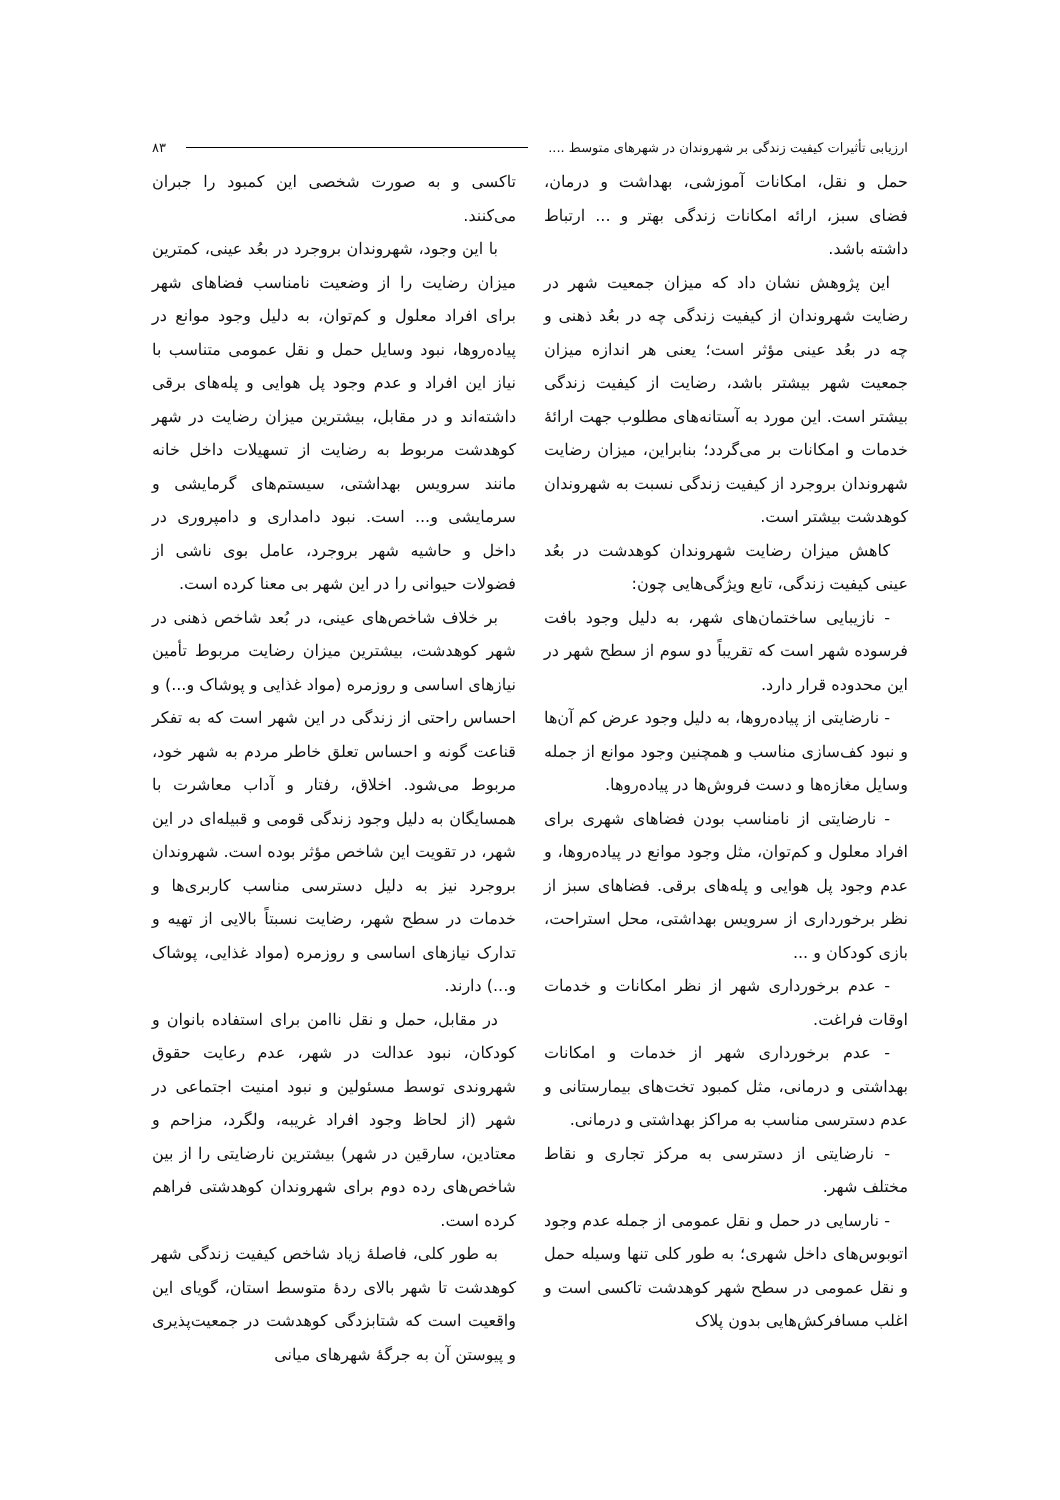ارزیابی تأثیرات کیفیت زندگی بر شهروندان در شهرهای متوسط .... ۸۳
حمل و نقل، امکانات آموزشی، بهداشت و درمان، فضای سبز، ارائه امکانات زندگی بهتر و ... ارتباط داشته باشد.
این پژوهش نشان داد که میزان جمعیت شهر در رضایت شهروندان از کیفیت زندگی چه در بعُد ذهنی و چه در بعُد عینی مؤثر است؛ یعنی هر اندازه میزان جمعیت شهر بیشتر باشد، رضایت از کیفیت زندگی بیشتر است. این مورد به آستانه‌های مطلوب جهت ارائۀ خدمات و امکانات بر می‌گردد؛ بنابراین، میزان رضایت شهروندان بروجرد از کیفیت زندگی نسبت به شهروندان کوهدشت بیشتر است.
کاهش میزان رضایت شهروندان کوهدشت در بعُد عینی کیفیت زندگی، تابع ویژگی‌هایی چون:
- نازیبایی ساختمان‌های شهر، به دلیل وجود بافت فرسوده شهر است که تقریباً دو سوم از سطح شهر در این محدوده قرار دارد.
- نارضایتی از پیاده‌روها، به دلیل وجود عرض کم آن‌ها و نبود کف‌سازی مناسب و همچنین وجود موانع از جمله وسایل مغازه‌ها و دست فروش‌ها در پیاده‌روها.
- نارضایتی از نامناسب بودن فضاهای شهری برای افراد معلول و کم‌توان، مثل وجود موانع در پیاده‌روها، و عدم وجود پل هوایی و پله‌های برقی. فضاهای سبز از نظر برخورداری از سرویس بهداشتی، محل استراحت، بازی کودکان و ...
- عدم برخورداری شهر از نظر امکانات و خدمات اوقات فراغت.
- عدم برخورداری شهر از خدمات و امکانات بهداشتی و درمانی، مثل کمبود تخت‌های بیمارستانی و عدم دسترسی مناسب به مراکز بهداشتی و درمانی.
- نارضایتی از دسترسی به مرکز تجاری و نقاط مختلف شهر.
- نارسایی در حمل و نقل عمومی از جمله عدم وجود اتوبوس‌های داخل شهری؛ به طور کلی تنها وسیله حمل و نقل عمومی در سطح شهر کوهدشت تاکسی است و اغلب مسافرکش‌هایی بدون پلاک
تاکسی و به صورت شخصی این کمبود را جبران می‌کنند.
با این وجود، شهروندان بروجرد در بعُد عینی، کمترین میزان رضایت را از وضعیت نامناسب فضاهای شهر برای افراد معلول و کم‌توان، به دلیل وجود موانع در پیاده‌روها، نبود وسایل حمل و نقل عمومی متناسب با نیاز این افراد و عدم وجود پل هوایی و پله‌های برقی داشته‌اند و در مقابل، بیشترین میزان رضایت در شهر کوهدشت مربوط به رضایت از تسهیلات داخل خانه مانند سرویس بهداشتی، سیستم‌های گرمایشی و سرمایشی و... است. نبود دامداری و دامپروری در داخل و حاشیه شهر بروجرد، عامل بوی ناشی از فضولات حیوانی را در این شهر بی معنا کرده است.
بر خلاف شاخص‌های عینی، در بُعد شاخص ذهنی در شهر کوهدشت، بیشترین میزان رضایت مربوط تأمین نیازهای اساسی و روزمره (مواد غذایی و پوشاک و...) و احساس راحتی از زندگی در این شهر است که به تفکر قناعت گونه و احساس تعلق خاطر مردم به شهر خود، مربوط می‌شود. اخلاق، رفتار و آداب معاشرت با همسایگان به دلیل وجود زندگی قومی و قبیله‌ای در این شهر، در تقویت این شاخص مؤثر بوده است. شهروندان بروجرد نیز به دلیل دسترسی مناسب کاربری‌ها و خدمات در سطح شهر، رضایت نسبتاً بالایی از تهیه و تدارک نیازهای اساسی و روزمره (مواد غذایی، پوشاک و...) دارند.
در مقابل، حمل و نقل ناامن برای استفاده بانوان و کودکان، نبود عدالت در شهر، عدم رعایت حقوق شهروندی توسط مسئولین و نبود امنیت اجتماعی در شهر (از لحاظ وجود افراد غریبه، ولگرد، مزاحم و معتادین، سارقین در شهر) بیشترین نارضایتی را از بین شاخص‌های رده دوم برای شهروندان کوهدشتی فراهم کرده است.
به طور کلی، فاصلۀ زیاد شاخص کیفیت زندگی شهر کوهدشت تا شهر بالای ردۀ متوسط استان، گویای این واقعیت است که شتابزدگی کوهدشت در جمعیت‌پذیری و پیوستن آن به جرگۀ شهرهای میانی